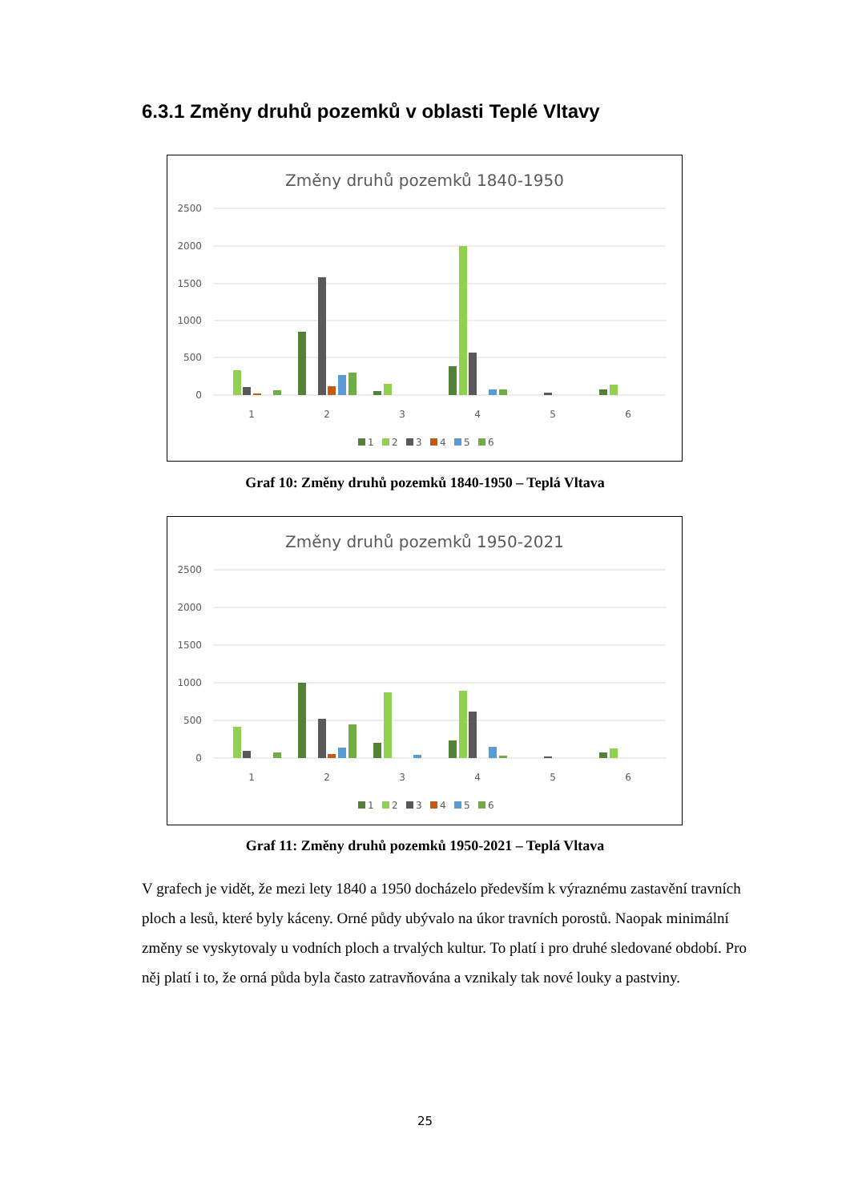6.3.1 Změny druhů pozemků v oblasti Teplé Vltavy
Změny druhů pozemků 1840-1950
2500
2000
1500
1000
500
0
1
2
3
4
5
6
1
2
3
4
5
6
Graf 10: Změny druhů pozemků 1840-1950 – Teplá Vltava
Změny druhů pozemků 1950-2021
2500
2000
1500
1000
500
0
1
2
3
4
5
6
1
2
3
4
5
6
Graf 11: Změny druhů pozemků 1950-2021 – Teplá Vltava
V grafech je vidět, že mezi lety 1840 a 1950 docházelo především k výraznému zastavění travních ploch a lesů, které byly káceny. Orné půdy ubývalo na úkor travních porostů. Naopak minimální změny se vyskytovaly u vodních ploch a trvalých kultur. To platí i pro druhé sledované období. Pro něj platí i to, že orná půda byla často zatravňována a vznikaly tak nové louky a pastviny.
25